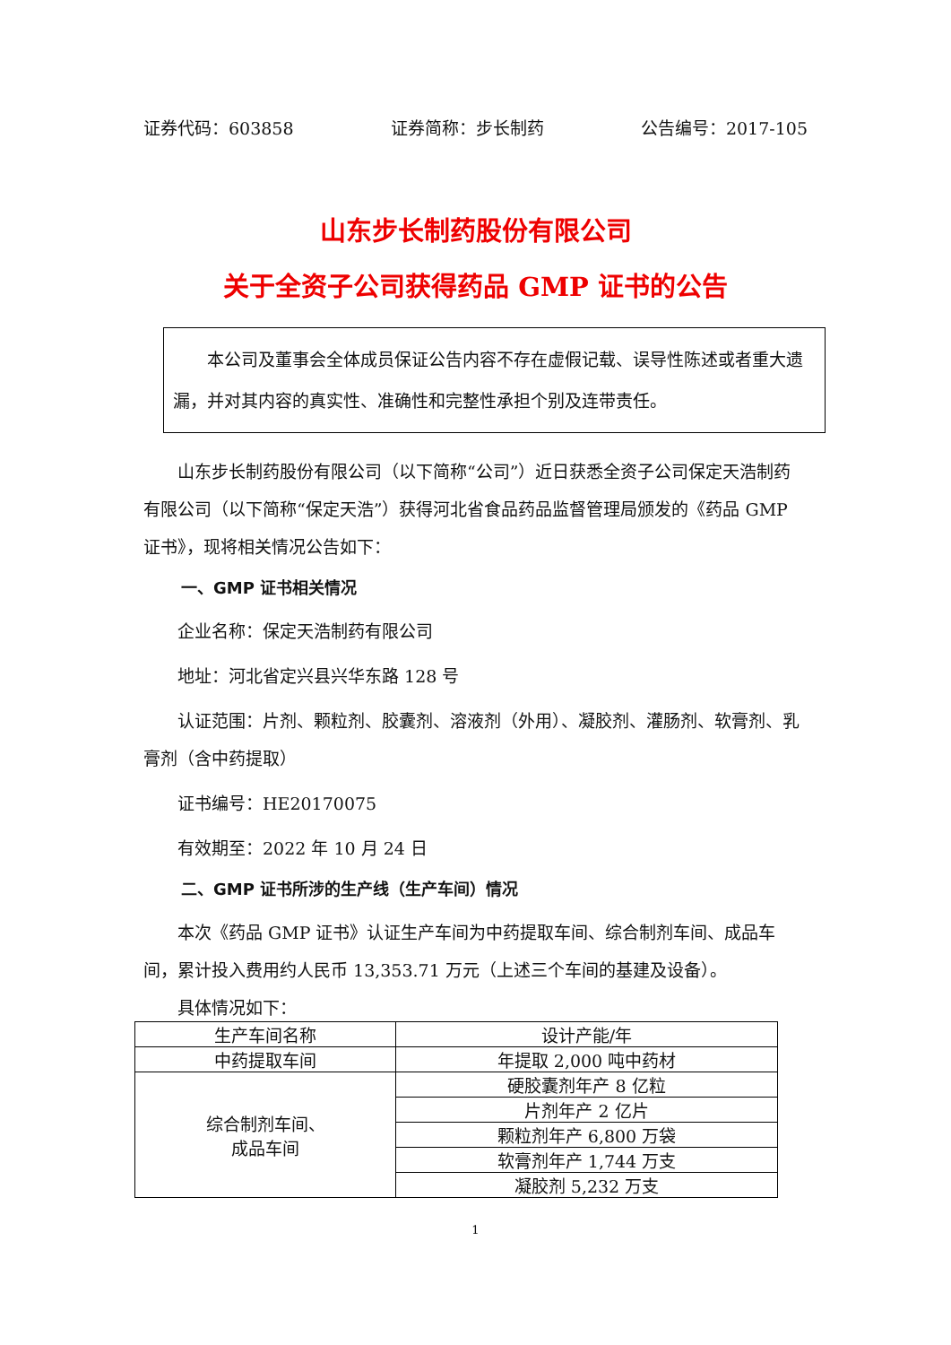证券代码：603858 证券简称：步长制药 公告编号：2017-105
山东步长制药股份有限公司
关于全资子公司获得药品 GMP 证书的公告
　　本公司及董事会全体成员保证公告内容不存在虚假记载、误导性陈述或者重大遗漏，并对其内容的真实性、准确性和完整性承担个别及连带责任。
山东步长制药股份有限公司（以下简称“公司”）近日获悉全资子公司保定天浩制药有限公司（以下简称“保定天浩”）获得河北省食品药品监督管理局颁发的《药品 GMP 证书》，现将相关情况公告如下：
一、GMP 证书相关情况
企业名称：保定天浩制药有限公司
地址：河北省定兴县兴华东路 128 号
认证范围：片剂、颗粒剂、胶囊剂、溶液剂（外用）、凝胶剂、灌肠剂、软膏剂、乳膏剂（含中药提取）
证书编号：HE20170075
有效期至：2022 年 10 月 24 日
二、GMP 证书所涉的生产线（生产车间）情况
本次《药品 GMP 证书》认证生产车间为中药提取车间、综合制剂车间、成品车间，累计投入费用约人民币 13,353.71 万元（上述三个车间的基建及设备）。
具体情况如下：
| 生产车间名称 | 设计产能/年 |
| 中药提取车间 | 年提取 2,000 吨中药材 |
| 综合制剂车间、 成品车间 | 硬胶囊剂年产 8 亿粒 |
| | 片剂年产 2 亿片 |
| | 颗粒剂年产 6,800 万袋 |
| | 软膏剂年产 1,744 万支 |
| | 凝胶剂 5,232 万支 |
1